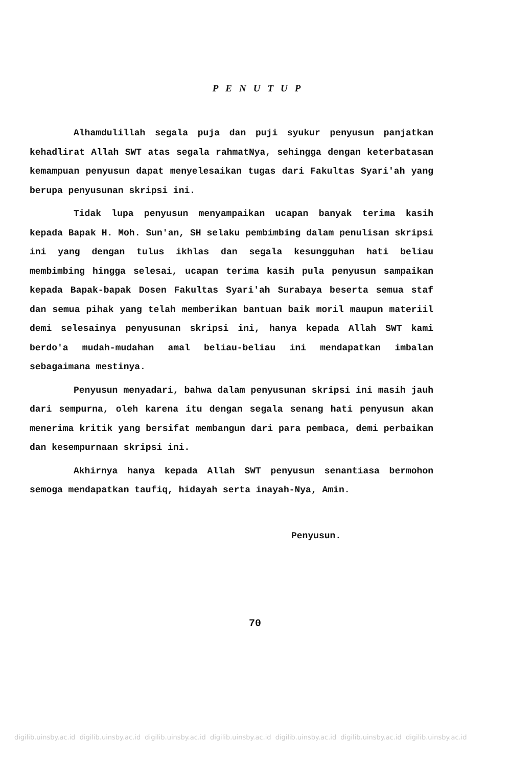PENUTUP
Alhamdulillah segala puja dan puji syukur penyusun panjatkan kehadlirat Allah SWT atas segala rahmatNya, sehingga dengan keterbatasan kemampuan penyusun dapat menyelesaikan tugas dari Fakultas Syari'ah yang berupa penyusunan skripsi ini.
Tidak lupa penyusun menyampaikan ucapan banyak terima kasih kepada Bapak H. Moh. Sun'an, SH selaku pembimbing dalam penulisan skripsi ini yang dengan tulus ikhlas dan segala kesungguhan hati beliau membimbing hingga selesai, ucapan terima kasih pula penyusun sampaikan kepada Bapak-bapak Dosen Fakultas Syari'ah Surabaya beserta semua staf dan semua pihak yang telah memberikan bantuan baik moril maupun materiil demi selesainya penyusunan skripsi ini, hanya kepada Allah SWT kami berdo'a mudah-mudahan amal beliau-beliau ini mendapatkan imbalan sebagaimana mestinya.
Penyusun menyadari, bahwa dalam penyusunan skripsi ini masih jauh dari sempurna, oleh karena itu dengan segala senang hati penyusun akan menerima kritik yang bersifat membangun dari para pembaca, demi perbaikan dan kesempurnaan skripsi ini.
Akhirnya hanya kepada Allah SWT penyusun senantiasa bermohon semoga mendapatkan taufiq, hidayah serta inayah-Nya, Amin.
Penyusun.
70
digilib.uinsby.ac.id digilib.uinsby.ac.id digilib.uinsby.ac.id digilib.uinsby.ac.id digilib.uinsby.ac.id digilib.uinsby.ac.id digilib.uinsby.ac.id